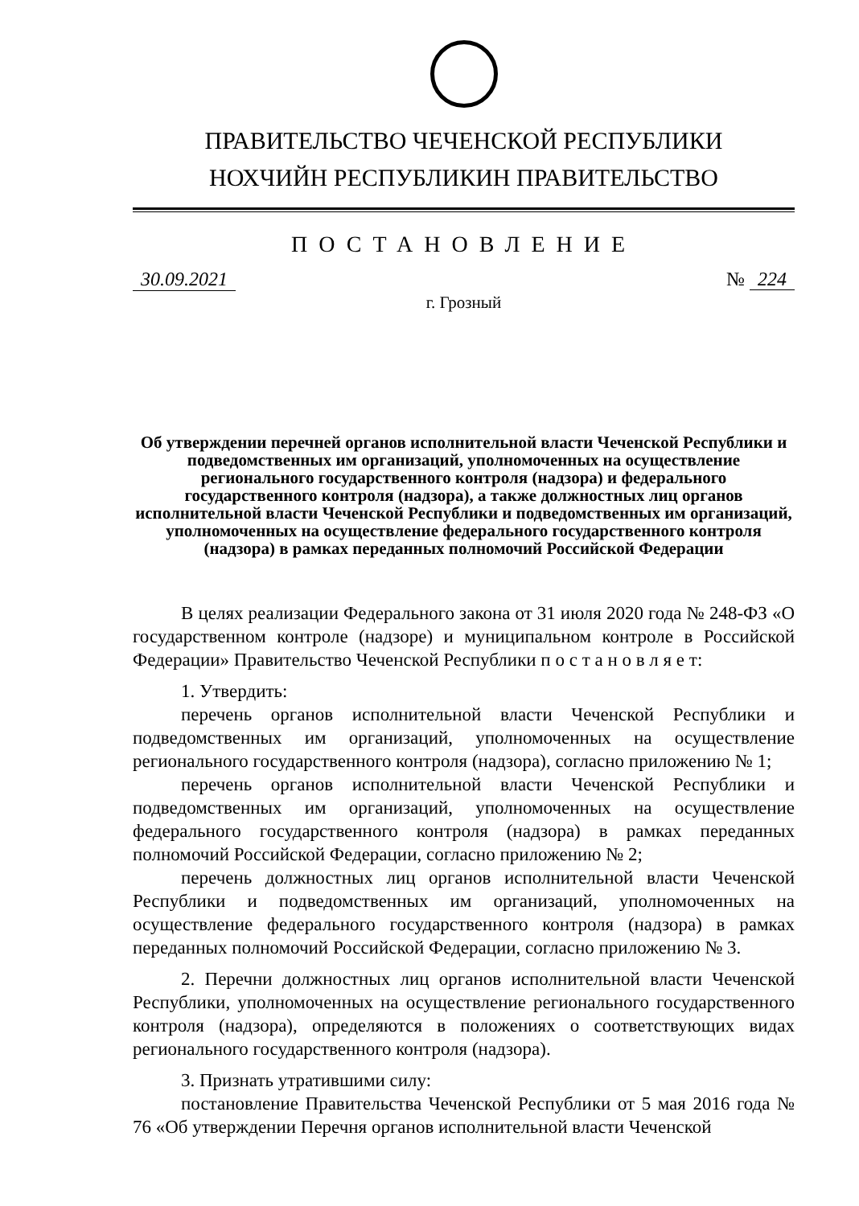ПРАВИТЕЛЬСТВО ЧЕЧЕНСКОЙ РЕСПУБЛИКИ
НОХЧИЙН РЕСПУБЛИКИН ПРАВИТЕЛЬСТВО
ПОСТАНОВЛЕНИЕ
30.09.2021 № 224
г. Грозный
Об утверждении перечней органов исполнительной власти Чеченской Республики и подведомственных им организаций, уполномоченных на осуществление регионального государственного контроля (надзора) и федерального государственного контроля (надзора), а также должностных лиц органов исполнительной власти Чеченской Республики и подведомственных им организаций, уполномоченных на осуществление федерального государственного контроля (надзора) в рамках переданных полномочий Российской Федерации
В целях реализации Федерального закона от 31 июля 2020 года № 248-ФЗ «О государственном контроле (надзоре) и муниципальном контроле в Российской Федерации» Правительство Чеченской Республики п о с т а н о в л я е т:
1. Утвердить:
перечень органов исполнительной власти Чеченской Республики и подведомственных им организаций, уполномоченных на осуществление регионального государственного контроля (надзора), согласно приложению № 1;
перечень органов исполнительной власти Чеченской Республики и подведомственных им организаций, уполномоченных на осуществление федерального государственного контроля (надзора) в рамках переданных полномочий Российской Федерации, согласно приложению № 2;
перечень должностных лиц органов исполнительной власти Чеченской Республики и подведомственных им организаций, уполномоченных на осуществление федерального государственного контроля (надзора) в рамках переданных полномочий Российской Федерации, согласно приложению № 3.
2. Перечни должностных лиц органов исполнительной власти Чеченской Республики, уполномоченных на осуществление регионального государственного контроля (надзора), определяются в положениях о соответствующих видах регионального государственного контроля (надзора).
3. Признать утратившими силу:
постановление Правительства Чеченской Республики от 5 мая 2016 года № 76 «Об утверждении Перечня органов исполнительной власти Чеченской